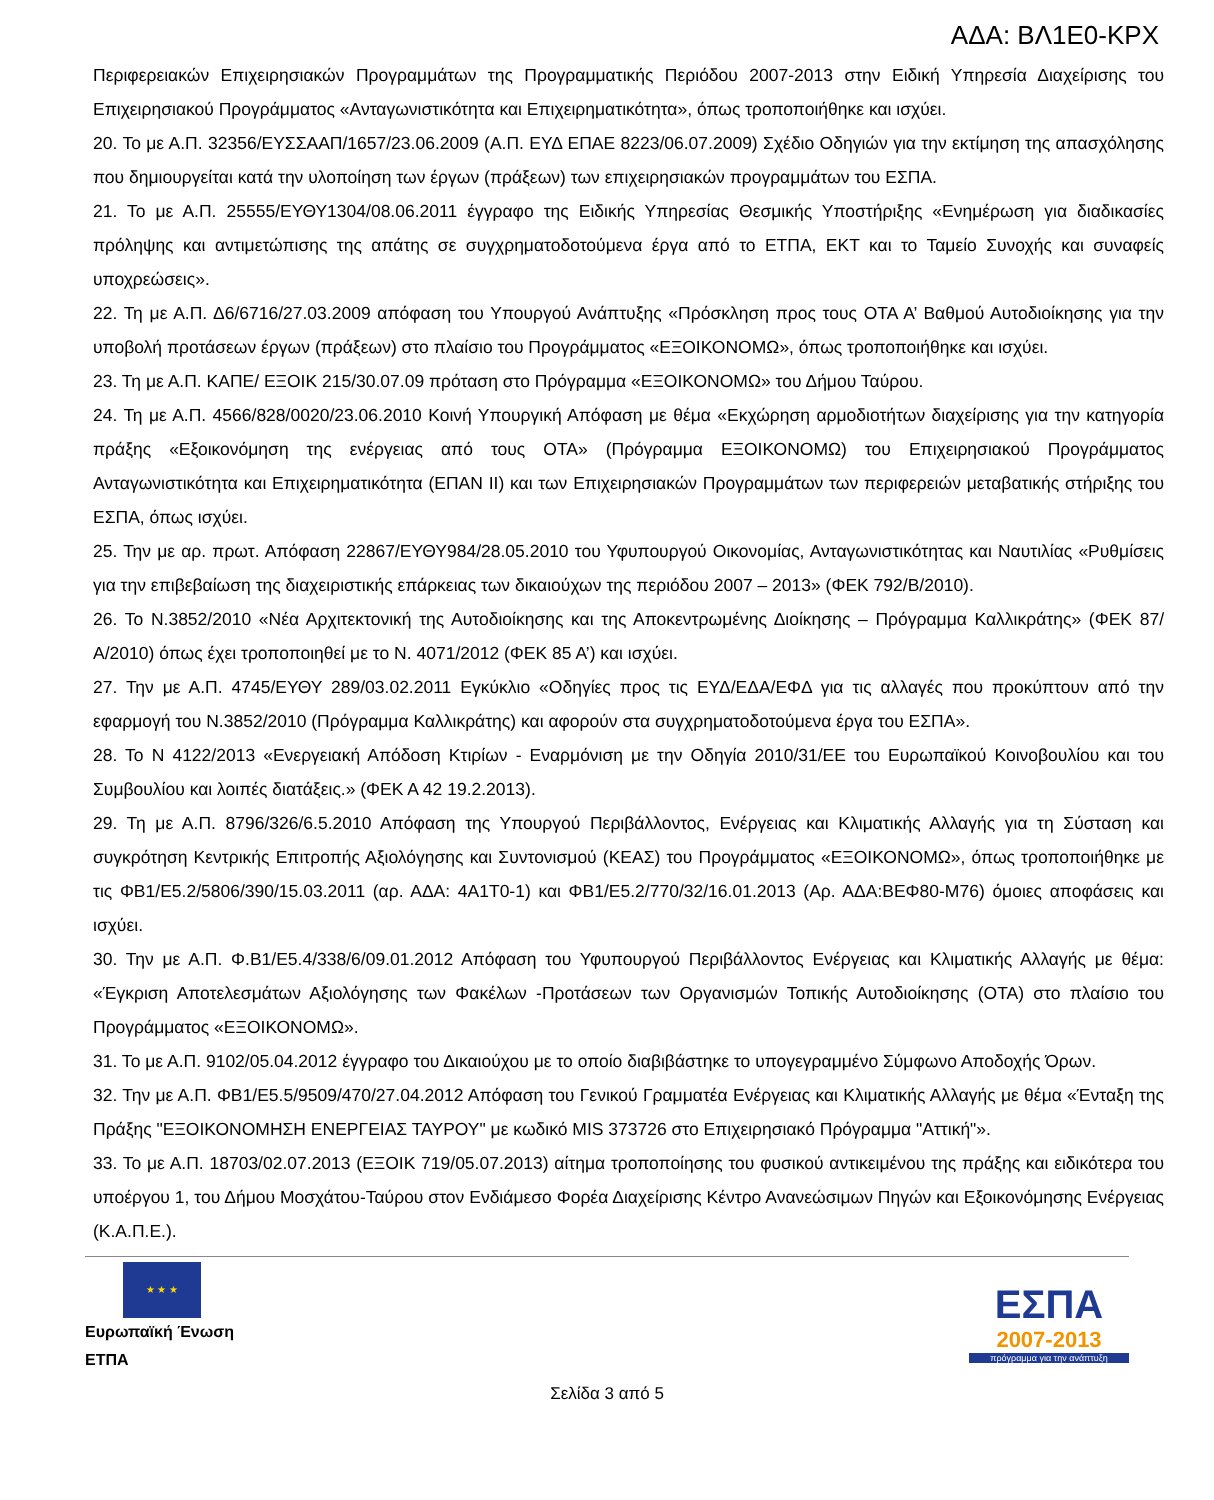ΑΔΑ: ΒΛ1Ε0-ΚΡΧ
Περιφερειακών Επιχειρησιακών Προγραμμάτων της Προγραμματικής Περιόδου 2007-2013 στην Ειδική Υπηρεσία Διαχείρισης του Επιχειρησιακού Προγράμματος «Ανταγωνιστικότητα και Επιχειρηματικότητα», όπως τροποποιήθηκε και ισχύει.
20. Το με Α.Π. 32356/ΕΥΣΣΑΑΠ/1657/23.06.2009 (Α.Π. ΕΥΔ ΕΠΑΕ 8223/06.07.2009) Σχέδιο Οδηγιών για την εκτίμηση της απασχόλησης που δημιουργείται κατά την υλοποίηση των έργων (πράξεων) των επιχειρησιακών προγραμμάτων του ΕΣΠΑ.
21. Το με Α.Π. 25555/ΕΥΘΥ1304/08.06.2011 έγγραφο της Ειδικής Υπηρεσίας Θεσμικής Υποστήριξης «Ενημέρωση για διαδικασίες πρόληψης και αντιμετώπισης της απάτης σε συγχρηματοδοτούμενα έργα από το ΕΤΠΑ, ΕΚΤ και το Ταμείο Συνοχής και συναφείς υποχρεώσεις».
22. Τη με Α.Π. Δ6/6716/27.03.2009 απόφαση του Υπουργού Ανάπτυξης «Πρόσκληση προς τους ΟΤΑ Α’ Βαθμού Αυτοδιοίκησης για την υποβολή προτάσεων έργων (πράξεων) στο πλαίσιο του Προγράμματος «ΕΞΟΙΚΟΝΟΜΩ», όπως τροποποιήθηκε και ισχύει.
23. Τη με Α.Π. ΚΑΠΕ/ ΕΞΟΙΚ 215/30.07.09 πρόταση στο Πρόγραμμα «ΕΞΟΙΚΟΝΟΜΩ» του Δήμου Ταύρου.
24. Τη με Α.Π. 4566/828/0020/23.06.2010 Κοινή Υπουργική Απόφαση με θέμα «Εκχώρηση αρμοδιοτήτων διαχείρισης για την κατηγορία πράξης «Εξοικονόμηση της ενέργειας από τους ΟΤΑ» (Πρόγραμμα ΕΞΟΙΚΟΝΟΜΩ) του Επιχειρησιακού Προγράμματος Ανταγωνιστικότητα και Επιχειρηματικότητα (ΕΠΑΝ ΙΙ) και των Επιχειρησιακών Προγραμμάτων των περιφερειών μεταβατικής στήριξης του ΕΣΠΑ, όπως ισχύει.
25. Την με αρ. πρωτ. Απόφαση 22867/ΕΥΘΥ984/28.05.2010 του Υφυπουργού Οικονομίας, Ανταγωνιστικότητας και Ναυτιλίας «Ρυθμίσεις για την επιβεβαίωση της διαχειριστικής επάρκειας των δικαιούχων της περιόδου 2007 – 2013» (ΦΕΚ 792/Β/2010).
26. Το Ν.3852/2010 «Νέα Αρχιτεκτονική της Αυτοδιοίκησης και της Αποκεντρωμένης Διοίκησης – Πρόγραμμα Καλλικράτης» (ΦΕΚ 87/Α/2010) όπως έχει τροποποιηθεί με το Ν. 4071/2012 (ΦΕΚ 85 Α’) και ισχύει.
27. Την με Α.Π. 4745/ΕΥΘΥ 289/03.02.2011 Εγκύκλιο «Οδηγίες προς τις ΕΥΔ/ΕΔΑ/ΕΦΔ για τις αλλαγές που προκύπτουν από την εφαρμογή του Ν.3852/2010 (Πρόγραμμα Καλλικράτης) και αφορούν στα συγχρηματοδοτούμενα έργα του ΕΣΠΑ».
28. Το Ν 4122/2013 «Ενεργειακή Απόδοση Κτιρίων - Εναρμόνιση με την Οδηγία 2010/31/ΕΕ του Ευρωπαϊκού Κοινοβουλίου και του Συμβουλίου και λοιπές διατάξεις.» (ΦΕΚ Α 42 19.2.2013).
29. Τη με Α.Π. 8796/326/6.5.2010 Απόφαση της Υπουργού Περιβάλλοντος, Ενέργειας και Κλιματικής Αλλαγής για τη Σύσταση και συγκρότηση Κεντρικής Επιτροπής Αξιολόγησης και Συντονισμού (ΚΕΑΣ) του Προγράμματος «ΕΞΟΙΚΟΝΟΜΩ», όπως τροποποιήθηκε με τις ΦΒ1/Ε5.2/5806/390/15.03.2011 (αρ. ΑΔΑ: 4Α1Τ0-1) και ΦΒ1/Ε5.2/770/32/16.01.2013 (Αρ. ΑΔΑ:ΒΕΦ80-Μ76) όμοιες αποφάσεις και ισχύει.
30. Την με Α.Π. Φ.Β1/Ε5.4/338/6/09.01.2012 Απόφαση του Υφυπουργού Περιβάλλοντος Ενέργειας και Κλιματικής Αλλαγής με θέμα: «Έγκριση Αποτελεσμάτων Αξιολόγησης των Φακέλων -Προτάσεων των Οργανισμών Τοπικής Αυτοδιοίκησης (ΟΤΑ) στο πλαίσιο του Προγράμματος «ΕΞΟΙΚΟΝΟΜΩ».
31. Το με Α.Π. 9102/05.04.2012 έγγραφο του Δικαιούχου με το οποίο διαβιβάστηκε το υπογεγραμμένο Σύμφωνο Αποδοχής Όρων.
32. Την με Α.Π. ΦΒ1/Ε5.5/9509/470/27.04.2012 Απόφαση του Γενικού Γραμματέα Ενέργειας και Κλιματικής Αλλαγής με θέμα «Ένταξη της Πράξης "ΕΞΟΙΚΟΝΟΜΗΣΗ ΕΝΕΡΓΕΙΑΣ ΤΑΥΡΟΥ" με κωδικό MIS 373726 στο Επιχειρησιακό Πρόγραμμα "Αττική"».
33. Το με Α.Π. 18703/02.07.2013 (ΕΞΟΙΚ 719/05.07.2013) αίτημα τροποποίησης του φυσικού αντικειμένου της πράξης και ειδικότερα του υποέργου 1, του Δήμου Μοσχάτου-Ταύρου στον Ενδιάμεσο Φορέα Διαχείρισης Κέντρο Ανανεώσιμων Πηγών και Εξοικονόμησης Ενέργειας (Κ.Α.Π.Ε.).
★ ★ ★
Ευρωπαϊκή Ένωση
ΕΤΠΑ
ΕΣΠΑ
2007-2013
πρόγραμμα για την ανάπτυξη
Σελίδα 3 από 5